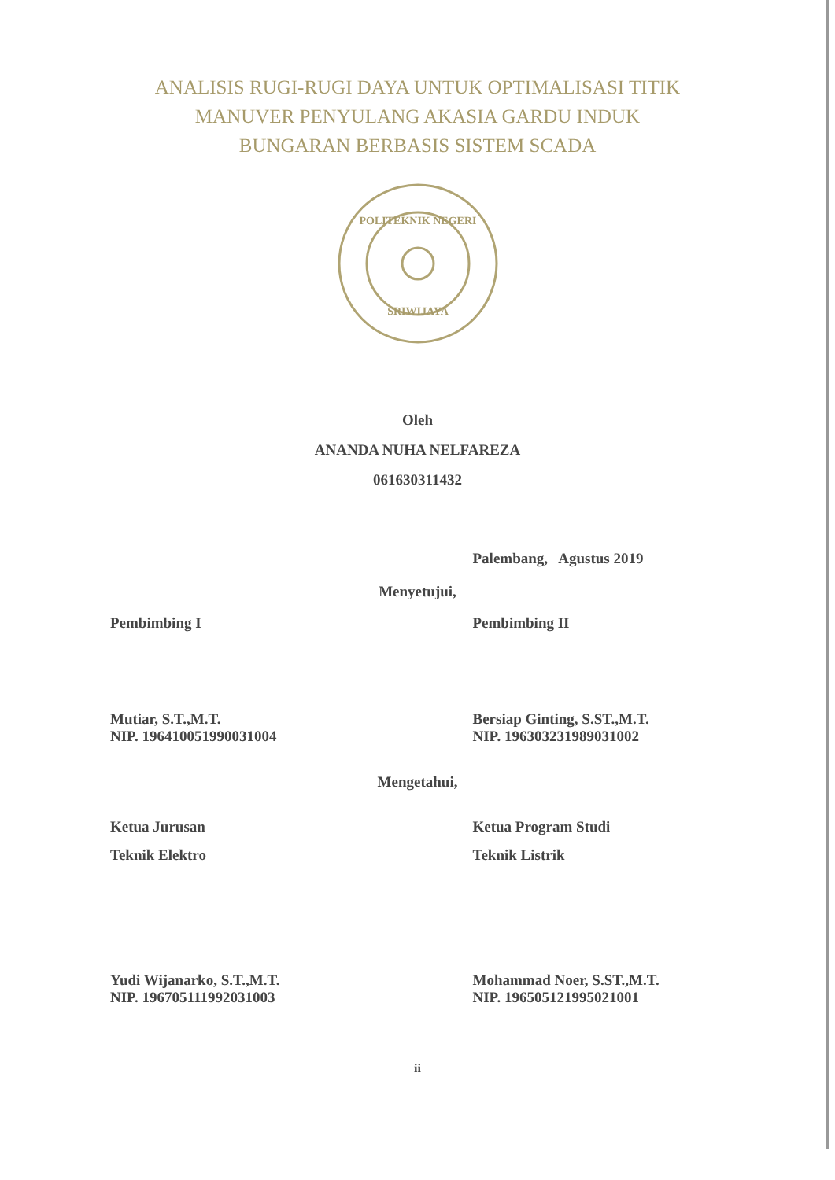ANALISIS RUGI-RUGI DAYA UNTUK OPTIMALISASI TITIK
MANUVER PENYULANG AKASIA GARDU INDUK
BUNGARAN BERBASIS SISTEM SCADA
POLITEKNIK NEGERI
SRIWIJAYA
Oleh
ANANDA NUHA NELFAREZA
061630311432
Palembang, Agustus 2019
Menyetujui,
Pembimbing I Pembimbing II
Mutiar, S.T.,M.T.
NIP. 196410051990031004
Bersiap Ginting, S.ST.,M.T.
NIP. 196303231989031002
Mengetahui,
Ketua Jurusan
Teknik Elektro
Ketua Program Studi
Teknik Listrik
Yudi Wijanarko, S.T.,M.T.
NIP. 196705111992031003
Mohammad Noer, S.ST.,M.T.
NIP. 196505121995021001
ii